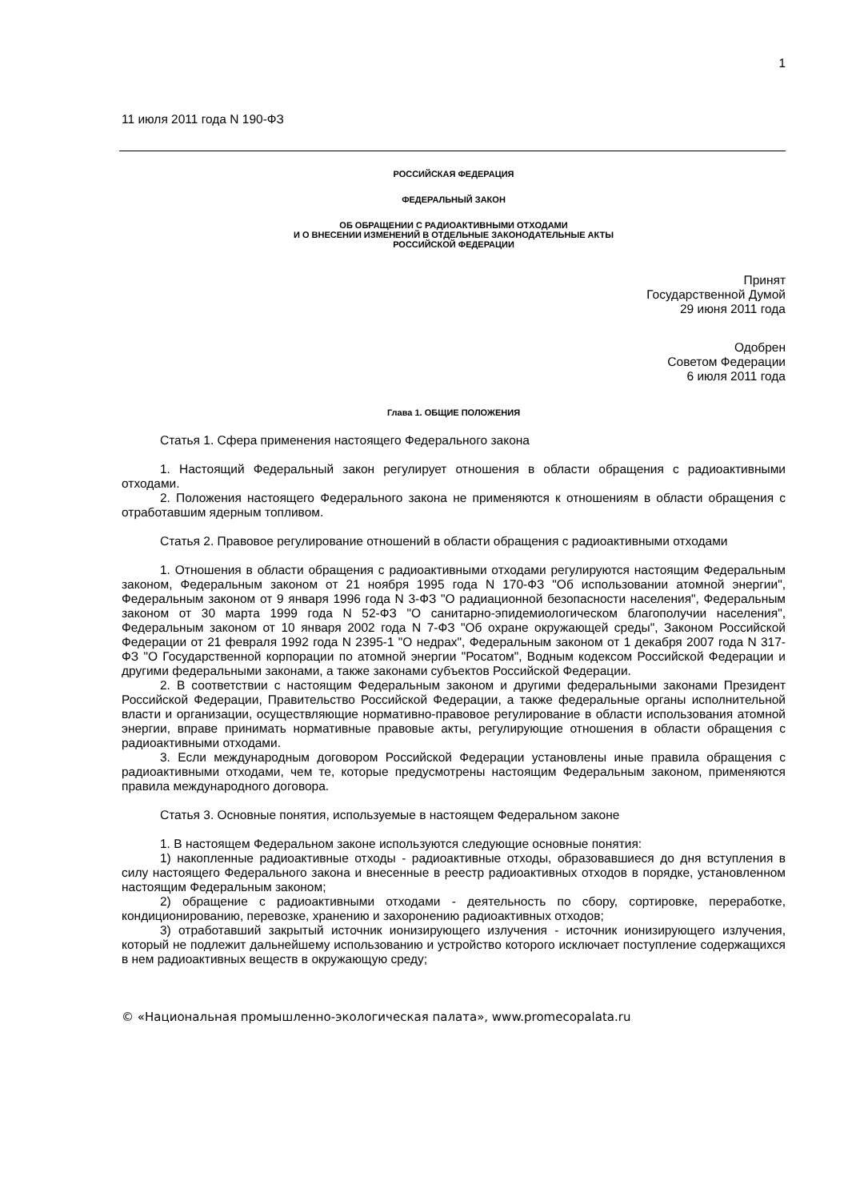1
11 июля 2011 года N 190-ФЗ
РОССИЙСКАЯ ФЕДЕРАЦИЯ
ФЕДЕРАЛЬНЫЙ ЗАКОН
ОБ ОБРАЩЕНИИ С РАДИОАКТИВНЫМИ ОТХОДАМИ
И О ВНЕСЕНИИ ИЗМЕНЕНИЙ В ОТДЕЛЬНЫЕ ЗАКОНОДАТЕЛЬНЫЕ АКТЫ
РОССИЙСКОЙ ФЕДЕРАЦИИ
Принят
Государственной Думой
29 июня 2011 года
Одобрен
Советом Федерации
6 июля 2011 года
Глава 1. ОБЩИЕ ПОЛОЖЕНИЯ
Статья 1. Сфера применения настоящего Федерального закона
1. Настоящий Федеральный закон регулирует отношения в области обращения с радиоактивными отходами.
2. Положения настоящего Федерального закона не применяются к отношениям в области обращения с отработавшим ядерным топливом.
Статья 2. Правовое регулирование отношений в области обращения с радиоактивными отходами
1. Отношения в области обращения с радиоактивными отходами регулируются настоящим Федеральным законом, Федеральным законом от 21 ноября 1995 года N 170-ФЗ "Об использовании атомной энергии", Федеральным законом от 9 января 1996 года N 3-ФЗ "О радиационной безопасности населения", Федеральным законом от 30 марта 1999 года N 52-ФЗ "О санитарно-эпидемиологическом благополучии населения", Федеральным законом от 10 января 2002 года N 7-ФЗ "Об охране окружающей среды", Законом Российской Федерации от 21 февраля 1992 года N 2395-1 "О недрах", Федеральным законом от 1 декабря 2007 года N 317-ФЗ "О Государственной корпорации по атомной энергии "Росатом", Водным кодексом Российской Федерации и другими федеральными законами, а также законами субъектов Российской Федерации.
2. В соответствии с настоящим Федеральным законом и другими федеральными законами Президент Российской Федерации, Правительство Российской Федерации, а также федеральные органы исполнительной власти и организации, осуществляющие нормативно-правовое регулирование в области использования атомной энергии, вправе принимать нормативные правовые акты, регулирующие отношения в области обращения с радиоактивными отходами.
3. Если международным договором Российской Федерации установлены иные правила обращения с радиоактивными отходами, чем те, которые предусмотрены настоящим Федеральным законом, применяются правила международного договора.
Статья 3. Основные понятия, используемые в настоящем Федеральном законе
1. В настоящем Федеральном законе используются следующие основные понятия:
1) накопленные радиоактивные отходы - радиоактивные отходы, образовавшиеся до дня вступления в силу настоящего Федерального закона и внесенные в реестр радиоактивных отходов в порядке, установленном настоящим Федеральным законом;
2) обращение с радиоактивными отходами - деятельность по сбору, сортировке, переработке, кондиционированию, перевозке, хранению и захоронению радиоактивных отходов;
3) отработавший закрытый источник ионизирующего излучения - источник ионизирующего излучения, который не подлежит дальнейшему использованию и устройство которого исключает поступление содержащихся в нем радиоактивных веществ в окружающую среду;
© «Национальная промышленно-экологическая палата», www.promecopalata.ru